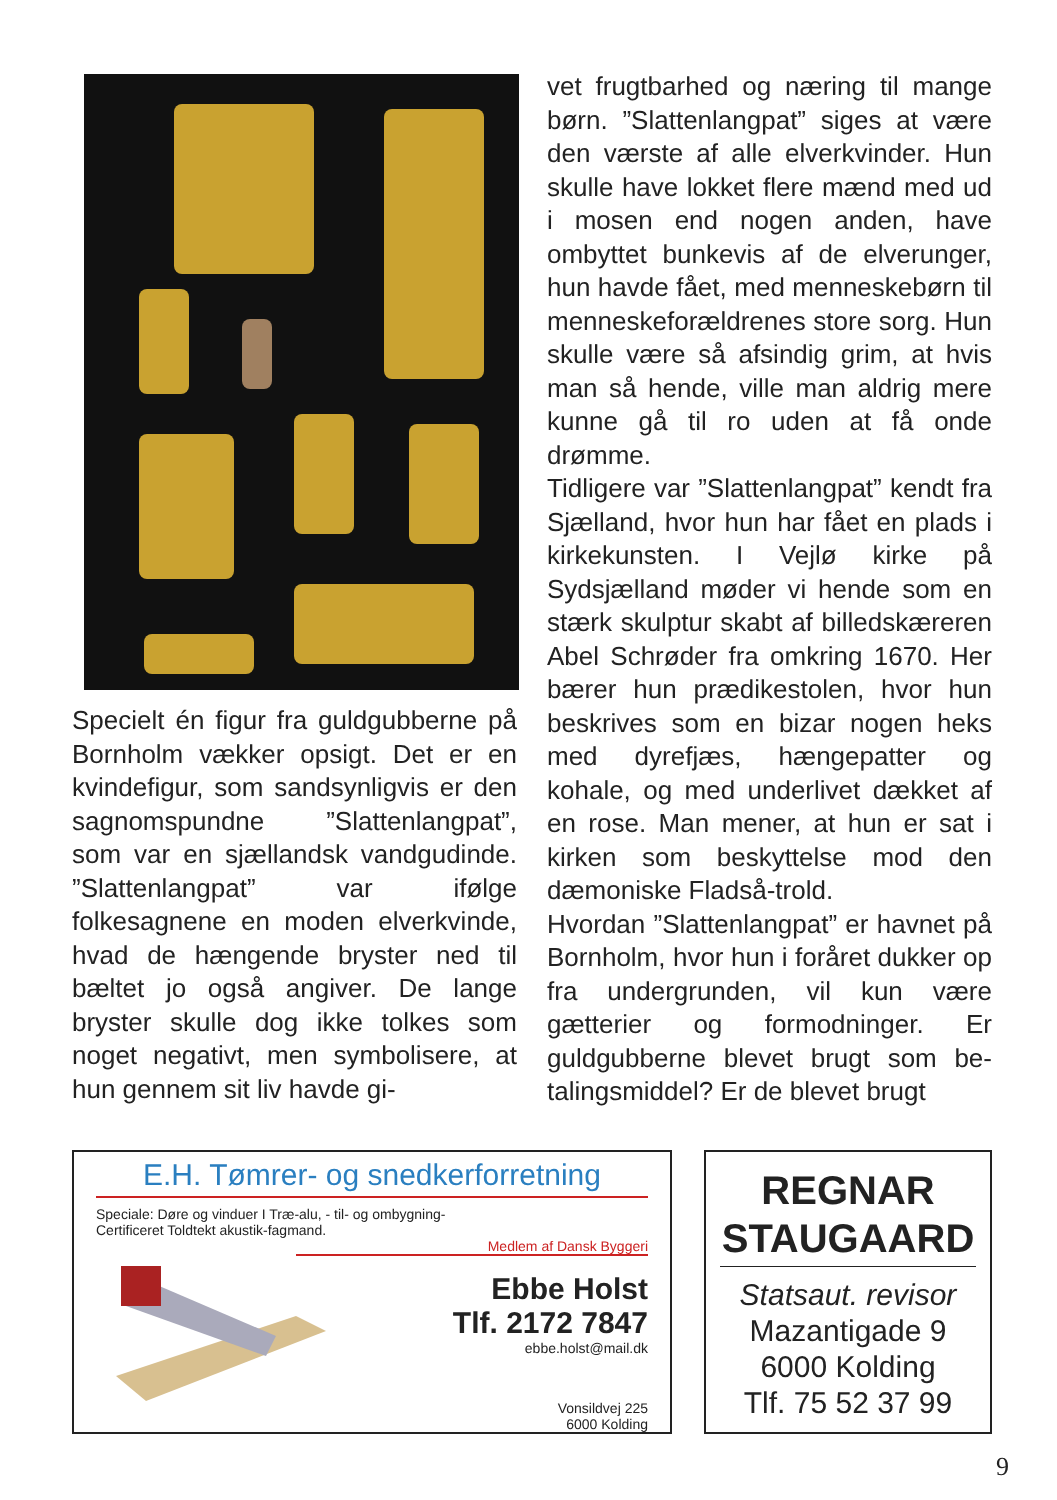Specielt én figur fra guldgubberne på Bornholm vækker opsigt. Det er en kvindefigur, som sandsynlig­vis er den sagnomspundne ”Slat­tenlangpat”, som var en sjællandsk vandgudinde. ”Slattenlangpat” var ifølge folkesagnene en moden elver­kvinde, hvad de hængende bryster ned til bæltet jo også angiver. De lange bryster skulle dog ikke tolkes som noget negativt, men symboli­sere, at hun gennem sit liv havde gi-
vet frugtbarhed og næring til mange børn. ”Slattenlangpat” siges at være den værste af alle elverkvinder. Hun skulle have lokket flere mænd med ud i mosen end nogen anden, have ombyttet bunkevis af de elverunger, hun havde fået, med menneskebørn til menneskeforældrenes store sorg. Hun skulle være så afsindig grim, at hvis man så hende, ville man aldrig mere kunne gå til ro uden at få onde drømme.
Tidligere var ”Slattenlangpat” kendt fra Sjælland, hvor hun har fået en plads i kirkekunsten. I Vejlø kirke på Sydsjælland møder vi hende som en stærk skulptur skabt af billedskære­ren Abel Schrøder fra omkring 1670. Her bærer hun prædikestolen, hvor hun beskrives som en bizar nogen heks med dyrefjæs, hængepatter og kohale, og med underlivet dækket af en rose. Man mener, at hun er sat i kirken som beskyttelse mod den dæmoniske Fladså-trold.
Hvordan ”Slattenlangpat” er hav­net på Bornholm, hvor hun i foråret dukker op fra undergrunden, vil kun være gætterier og formodninger. Er guldgubberne blevet brugt som be­talingsmiddel? Er de blevet brugt
E.H. Tømrer- og snedkerforretning
Speciale: Døre og vinduer I Træ-alu, - til- og ombygning-
Certificeret Toldtekt akustik-fagmand.
Medlem af Dansk Byggeri
Ebbe Holst
Tlf. 2172 7847
ebbe.holst@mail.dk
Vonsildvej 225
6000 Kolding
REGNAR STAUGAARD
Statsaut. revisor
Mazantigade 9
6000 Kolding
Tlf. 75 52 37 99
9